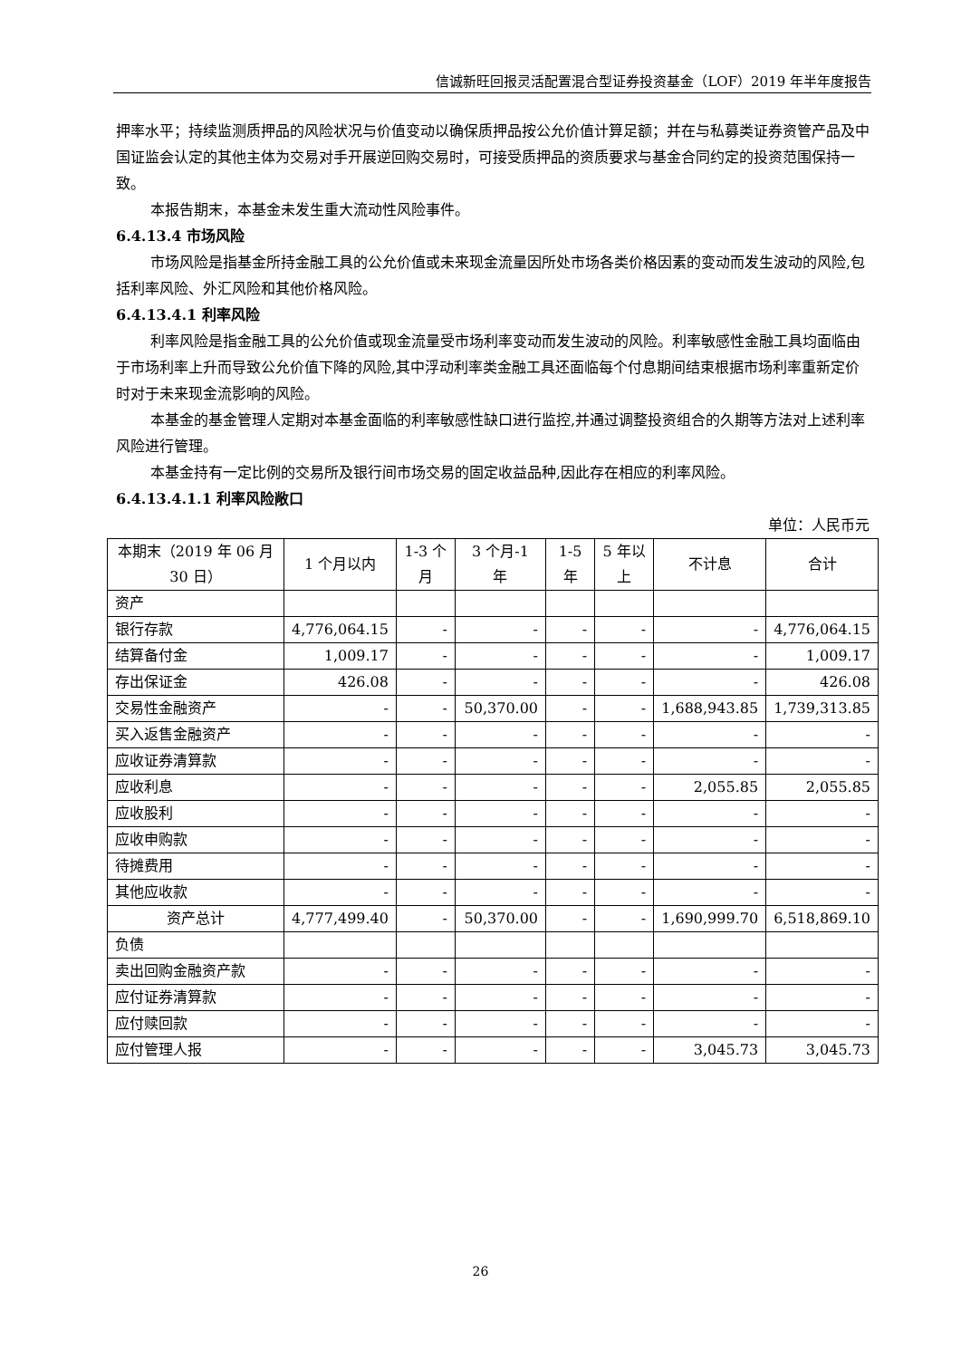信诚新旺回报灵活配置混合型证券投资基金（LOF）2019 年半年度报告
押率水平；持续监测质押品的风险状况与价值变动以确保质押品按公允价值计算足额；并在与私募类证券资管产品及中国证监会认定的其他主体为交易对手开展逆回购交易时，可接受质押品的资质要求与基金合同约定的投资范围保持一致。
本报告期末，本基金未发生重大流动性风险事件。
6.4.13.4 市场风险
市场风险是指基金所持金融工具的公允价值或未来现金流量因所处市场各类价格因素的变动而发生波动的风险,包括利率风险、外汇风险和其他价格风险。
6.4.13.4.1 利率风险
利率风险是指金融工具的公允价值或现金流量受市场利率变动而发生波动的风险。利率敏感性金融工具均面临由于市场利率上升而导致公允价值下降的风险,其中浮动利率类金融工具还面临每个付息期间结束根据市场利率重新定价时对于未来现金流影响的风险。
本基金的基金管理人定期对本基金面临的利率敏感性缺口进行监控,并通过调整投资组合的久期等方法对上述利率风险进行管理。
本基金持有一定比例的交易所及银行间市场交易的固定收益品种,因此存在相应的利率风险。
6.4.13.4.1.1 利率风险敞口
单位：人民币元
| 本期末（2019 年 06 月 30 日） | 1 个月以内 | 1-3 个月 | 3 个月-1 年 | 1-5 年 | 5 年以上 | 不计息 | 合计 |
| --- | --- | --- | --- | --- | --- | --- | --- |
| 资产 | | | | | | | |
| 银行存款 | 4,776,064.15 | - | - | - | - | - | 4,776,064.15 |
| 结算备付金 | 1,009.17 | - | - | - | - | - | 1,009.17 |
| 存出保证金 | 426.08 | - | - | - | - | - | 426.08 |
| 交易性金融资产 | - | - | 50,370.00 | - | - | 1,688,943.85 | 1,739,313.85 |
| 买入返售金融资产 | - | - | - | - | - | - | - |
| 应收证券清算款 | - | - | - | - | - | - | - |
| 应收利息 | - | - | - | - | - | 2,055.85 | 2,055.85 |
| 应收股利 | - | - | - | - | - | - | - |
| 应收申购款 | - | - | - | - | - | - | - |
| 待摊费用 | - | - | - | - | - | - | - |
| 其他应收款 | - | - | - | - | - | - | - |
| 资产总计 | 4,777,499.40 | - | 50,370.00 | - | - | 1,690,999.70 | 6,518,869.10 |
| 负债 | | | | | | | |
| 卖出回购金融资产款 | - | - | - | - | - | - | - |
| 应付证券清算款 | - | - | - | - | - | - | - |
| 应付赎回款 | - | - | - | - | - | - | - |
| 应付管理人报 | - | - | - | - | - | 3,045.73 | 3,045.73 |
26